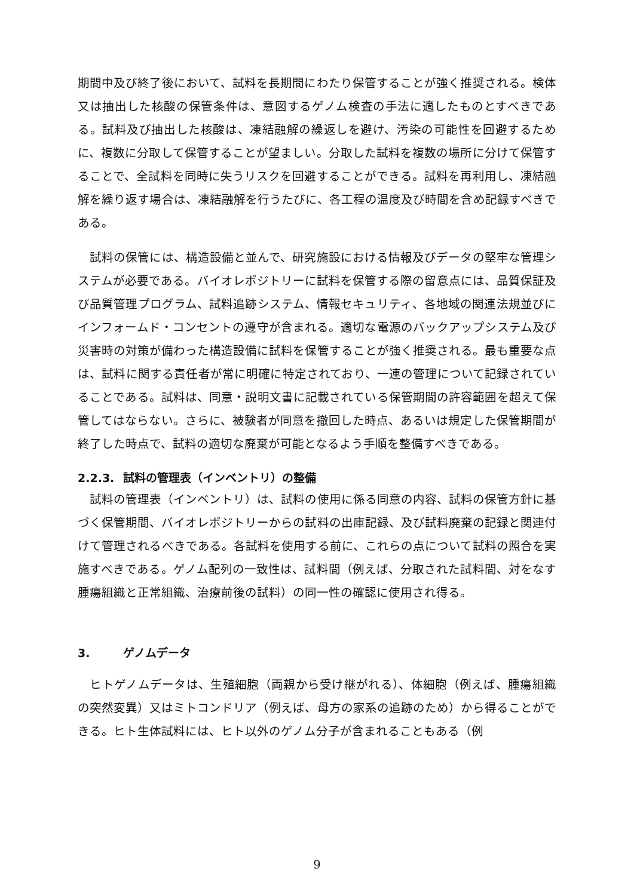期間中及び終了後において、試料を長期間にわたり保管することが強く推奨される。検体又は抽出した核酸の保管条件は、意図するゲノム検査の手法に適したものとすべきである。試料及び抽出した核酸は、凍結融解の繰返しを避け、汚染の可能性を回避するために、複数に分取して保管することが望ましい。分取した試料を複数の場所に分けて保管することで、全試料を同時に失うリスクを回避することができる。試料を再利用し、凍結融解を繰り返す場合は、凍結融解を行うたびに、各工程の温度及び時間を含め記録すべきである。
　試料の保管には、構造設備と並んで、研究施設における情報及びデータの堅牢な管理システムが必要である。バイオレポジトリーに試料を保管する際の留意点には、品質保証及び品質管理プログラム、試料追跡システム、情報セキュリティ、各地域の関連法規並びにインフォームド・コンセントの遵守が含まれる。適切な電源のバックアップシステム及び災害時の対策が備わった構造設備に試料を保管することが強く推奨される。最も重要な点は、試料に関する責任者が常に明確に特定されており、一連の管理について記録されていることである。試料は、同意・説明文書に記載されている保管期間の許容範囲を超えて保管してはならない。さらに、被験者が同意を撤回した時点、あるいは規定した保管期間が終了した時点で、試料の適切な廃棄が可能となるよう手順を整備すべきである。
2.2.3. 試料の管理表（インベントリ）の整備
　試料の管理表（インベントリ）は、試料の使用に係る同意の内容、試料の保管方針に基づく保管期間、バイオレポジトリーからの試料の出庫記録、及び試料廃棄の記録と関連付けて管理されるべきである。各試料を使用する前に、これらの点について試料の照合を実施すべきである。ゲノム配列の一致性は、試料間（例えば、分取された試料間、対をなす腫瘍組織と正常組織、治療前後の試料）の同一性の確認に使用され得る。
3. ゲノムデータ
　ヒトゲノムデータは、生殖細胞（両親から受け継がれる）、体細胞（例えば、腫瘍組織の突然変異）又はミトコンドリア（例えば、母方の家系の追跡のため）から得ることができる。ヒト生体試料には、ヒト以外のゲノム分子が含まれることもある（例
9